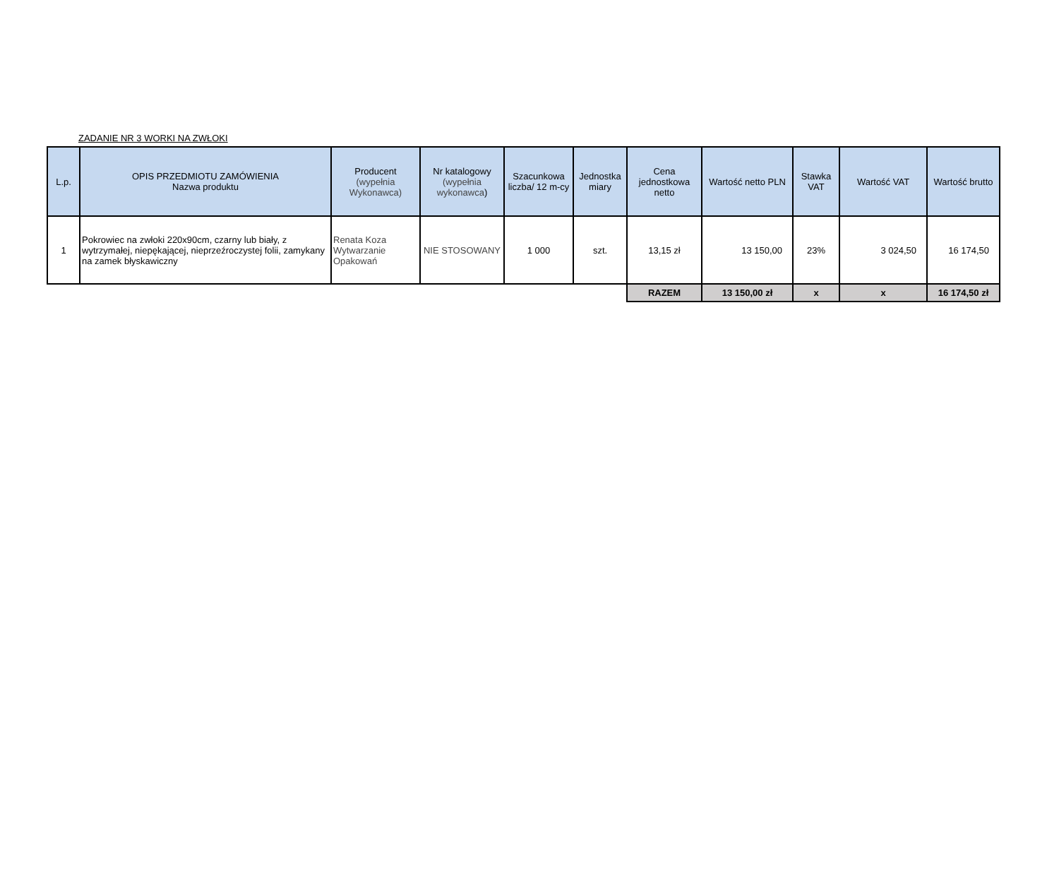ZADANIE NR 3 WORKI NA ZWŁOKI
| L.p. | OPIS PRZEDMIOTU ZAMÓWIENIA Nazwa produktu | Producent (wypełnia Wykonawca) | Nr katalogowy (wypełnia wykonawca ) | Szacunkowa liczba/ 12 m-cy | Jednostka miary | Cena jednostkowa netto | Wartość netto PLN | Stawka VAT | Wartość VAT | Wartość brutto |
| --- | --- | --- | --- | --- | --- | --- | --- | --- | --- | --- |
| 1 | Pokrowiec na zwłoki 220x90cm, czarny lub biały, z wytrzymałej, niepękającej, nieprzeźroczystej folii, zamykany na zamek błyskawiczny | Renata Koza Wytwarzanie Opakowań | NIE STOSOWANY | 1 000 | szt. | 13,15 zł | 13 150,00 | 23% | 3 024,50 | 16 174,50 |
| | | | | | | RAZEM | 13 150,00 zł | x | x | 16 174,50 zł |